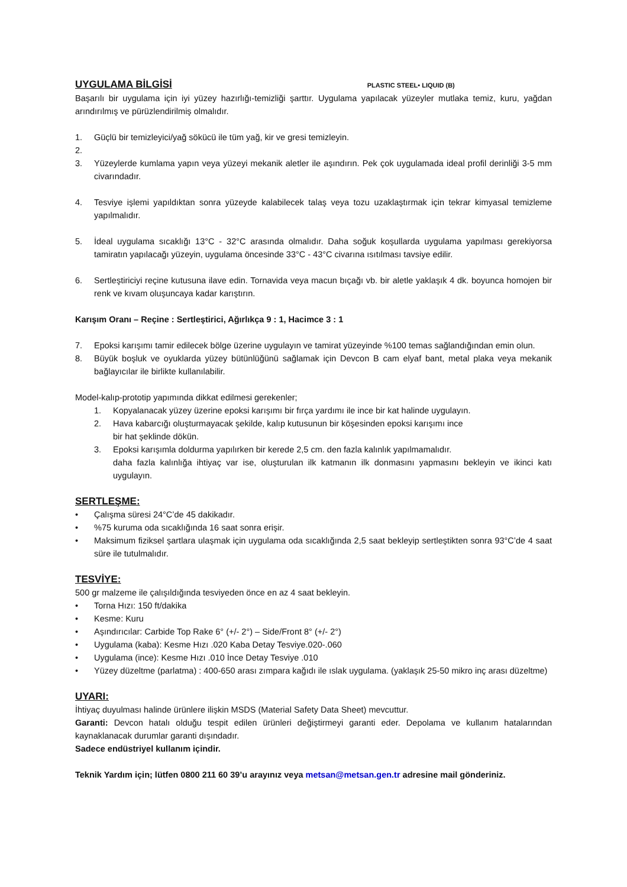UYGULAMA BİLGİSİ
PLASTIC STEEL• LIQUID (B)
Başarılı bir uygulama için iyi yüzey hazırlığı-temizliği şarttır. Uygulama yapılacak yüzeyler mutlaka temiz, kuru, yağdan arındırılmış ve pürüzlendirilmiş olmalıdır.
1. Güçlü bir temizleyici/yağ sökücü ile tüm yağ, kir ve gresi temizleyin.
2.
3. Yüzeylerde kumlama yapın veya yüzeyi mekanik aletler ile aşındırın. Pek çok uygulamada ideal profil derinliği 3-5 mm civarındadır.
4. Tesviye işlemi yapıldıktan sonra yüzeyde kalabilecek talaş veya tozu uzaklaştırmak için tekrar kimyasal temizleme yapılmalıdır.
5. İdeal uygulama sıcaklığı 13°C - 32°C arasında olmalıdır. Daha soğuk koşullarda uygulama yapılması gerekiyorsa tamiratın yapılacağı yüzeyin, uygulama öncesinde 33°C - 43°C civarına ısıtılması tavsiye edilir.
6. Sertleştiriciyi reçine kutusuna ilave edin. Tornavida veya macun bıçağı vb. bir aletle yaklaşık 4 dk. boyunca homojen bir renk ve kıvam oluşuncaya kadar karıştırın.
Karışım Oranı – Reçine : Sertleştirici, Ağırlıkça 9 : 1, Hacimce 3 : 1
7. Epoksi karışımı tamir edilecek bölge üzerine uygulayın ve tamirat yüzeyinde %100 temas sağlandığından emin olun.
8. Büyük boşluk ve oyuklarda yüzey bütünlüğünü sağlamak için Devcon B cam elyaf bant, metal plaka veya mekanik bağlayıcılar ile birlikte kullanılabilir.
Model-kalıp-prototip yapımında dikkat edilmesi gerekenler;
1. Kopyalanacak yüzey üzerine epoksi karışımı bir fırça yardımı ile ince bir kat halinde uygulayın.
2. Hava kabarcığı oluşturmayacak şekilde, kalıp kutusunun bir köşesinden epoksi karışımı ince
bir hat şeklinde dökün.
3. Epoksi karışımla doldurma yapılırken bir kerede 2,5 cm. den fazla kalınlık yapılmamalıdır.
daha fazla kalınlığa ihtiyaç var ise, oluşturulan ilk katmanın ilk donmasını yapmasını bekleyin ve ikinci katı uygulayın.
SERTLEŞME:
• Çalışma süresi 24°C’de 45 dakikadır.
•%75 kuruma oda sıcaklığında 16 saat sonra erişir.
• Maksimum fiziksel şartlara ulaşmak için uygulama oda sıcaklığında 2,5 saat bekleyip sertleştikten sonra 93°C’de 4 saat süre ile tutulmalıdır.
TESVİYE:
500 gr malzeme ile çalışıldığında tesviyeden önce en az 4 saat bekleyin.
• Torna Hızı: 150 ft/dakika
• Kesme: Kuru
• Aşındırıcılar: Carbide Top Rake 6° (+/- 2°) – Side/Front 8° (+/- 2°)
• Uygulama (kaba): Kesme Hızı .020 Kaba Detay Tesviye.020-.060
• Uygulama (ince): Kesme Hızı .010 İnce Detay Tesviye .010
• Yüzey düzeltme (parlatma) : 400-650 arası zımpara kağıdı ile ıslak uygulama. (yaklaşık 25-50 mikro inç arası düzeltme)
UYARI:
İhtiyaç duyulması halinde ürünlere ilişkin MSDS (Material Safety Data Sheet) mevcuttur.
Garanti: Devcon hatalı olduğu tespit edilen ürünleri değiştirmeyi garanti eder. Depolama ve kullanım hatalarından kaynaklanacak durumlar garanti dışındadır.
Sadece endüstriyel kullanım içindir.
Teknik Yardım için; lütfen 0800 211 60 39’u arayınız veya metsan@metsan.gen.tr adresine mail gönderiniz.